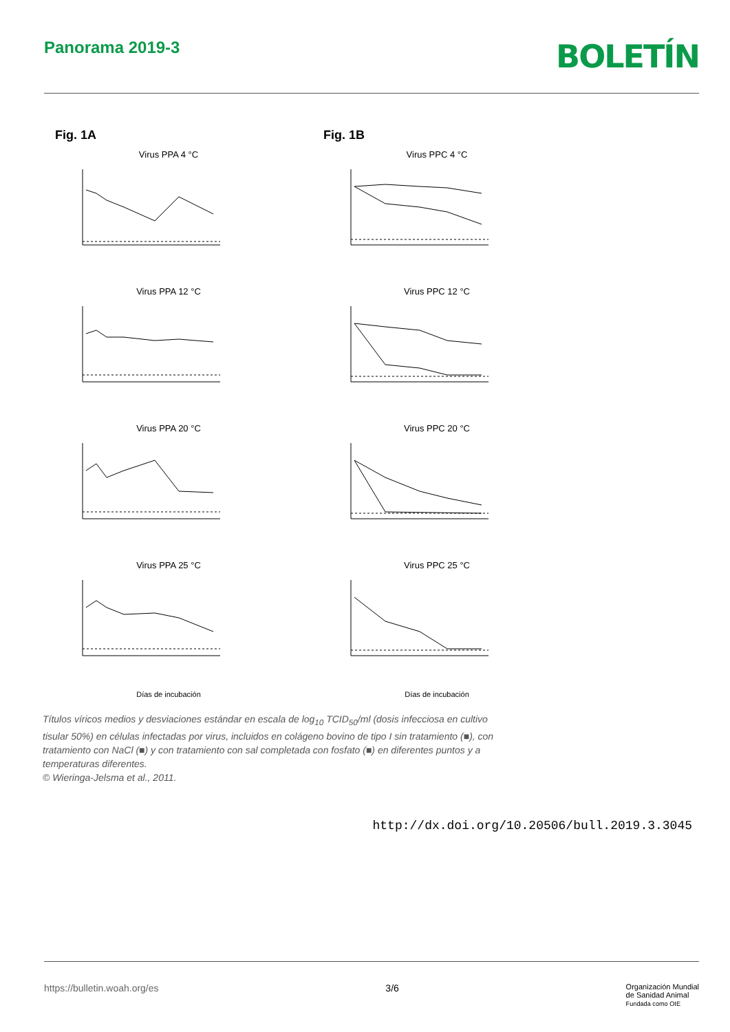Panorama 2019-3
BOLETÍN
Fig. 1A
Virus PPA 4 °C
Virus PPA 12 °C
Virus PPA 20 °C
Virus PPA 25 °C
Días de incubación
Fig. 1B
Virus PPC 4 °C
Virus PPC 12 °C
Virus PPC 20 °C
Virus PPC 25 °C
Días de incubación
Títulos víricos medios y desviaciones estándar en escala de log<sub>10</sub> TCID<sub>50</sub>/ml (dosis infecciosa en cultivo tisular 50%) en células infectadas por virus, incluidos en colágeno bovino de tipo I sin tratamiento (■), con tratamiento con NaCl (■) y con tratamiento con sal completada con fosfato (■) en diferentes puntos y a temperaturas diferentes.
© Wieringa-Jelsma et al., 2011.
http://dx.doi.org/10.20506/bull.2019.3.3045
https://bulletin.woah.org/es 3/6 Organización Mundial
de Sanidad Animal
Fundada como OIE